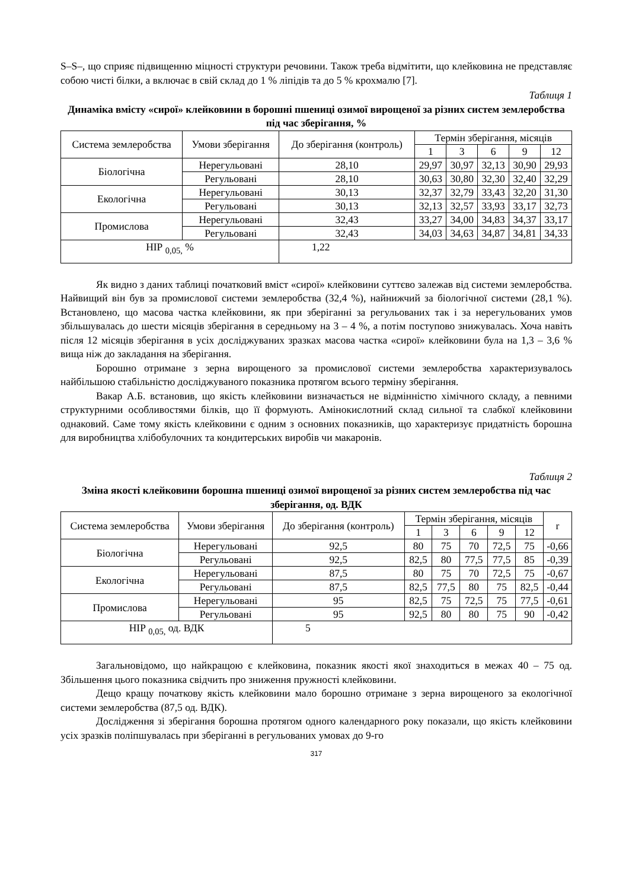S–S–, що сприяє підвищенню міцності структури речовини. Також треба відмітити, що клейковина не представляє собою чисті білки, а включає в свій склад до 1 % ліпідів та до 5 % крохмалю [7].
Таблиця 1
Динаміка вмісту «сирої» клейковини в борошні пшениці озимої вирощеної за різних систем землеробства під час зберігання, %
| Система землеробства | Умови зберігання | До зберігання (контроль) | Термін зберігання, місяців | | | | |
| --- | --- | --- | --- | --- | --- | --- | --- |
| | | | 1 | 3 | 6 | 9 | 12 |
| Біологічна | Нерегульовані | 28,10 | 29,97 | 30,97 | 32,13 | 30,90 | 29,93 |
| | Регульовані | 28,10 | 30,63 | 30,80 | 32,30 | 32,40 | 32,29 |
| Екологічна | Нерегульовані | 30,13 | 32,37 | 32,79 | 33,43 | 32,20 | 31,30 |
| | Регульовані | 30,13 | 32,13 | 32,57 | 33,93 | 33,17 | 32,73 |
| Промислова | Нерегульовані | 32,43 | 33,27 | 34,00 | 34,83 | 34,37 | 33,17 |
| | Регульовані | 32,43 | 34,03 | 34,63 | 34,87 | 34,81 | 34,33 |
| НІР <sub>0,05,</sub> % | | 1,22 | | | | | |
Як видно з даних таблиці початковий вміст «сирої» клейковини суттєво залежав від системи землеробства. Найвищий він був за промислової системи землеробства (32,4 %), найнижчий за біологічної системи (28,1 %). Встановлено, що масова частка клейковини, як при зберіганні за регульованих так і за нерегульованих умов збільшувалась до шести місяців зберігання в середньому на 3 – 4 %, а потім поступово знижувалась. Хоча навіть після 12 місяців зберігання в усіх досліджуваних зразках масова частка «сирої» клейковини була на 1,3 – 3,6 % вища ніж до закладання на зберігання.
Борошно отримане з зерна вирощеного за промислової системи землеробства характеризувалось найбільшою стабільністю досліджуваного показника протягом всього терміну зберігання.
Вакар А.Б. встановив, що якість клейковини визначається не відмінністю хімічного складу, а певними структурними особливостями білків, що її формують. Амінокислотний склад сильної та слабкої клейковини однаковий. Саме тому якість клейковини є одним з основних показників, що характеризує придатність борошна для виробництва хлібобулочних та кондитерських виробів чи макаронів.
Таблиця 2
Зміна якості клейковини борошна пшениці озимої вирощеної за різних систем землеробства під час зберігання, од. ВДК
| Система землеробства | Умови зберігання | До зберігання (контроль) | Термін зберігання, місяців | | | | | r |
| --- | --- | --- | --- | --- | --- | --- | --- | --- |
| | | | 1 | 3 | 6 | 9 | 12 | |
| Біологічна | Нерегульовані | 92,5 | 80 | 75 | 70 | 72,5 | 75 | -0,66 |
| | Регульовані | 92,5 | 82,5 | 80 | 77,5 | 77,5 | 85 | -0,39 |
| Екологічна | Нерегульовані | 87,5 | 80 | 75 | 70 | 72,5 | 75 | -0,67 |
| | Регульовані | 87,5 | 82,5 | 77,5 | 80 | 75 | 82,5 | -0,44 |
| Промислова | Нерегульовані | 95 | 82,5 | 75 | 72,5 | 75 | 77,5 | -0,61 |
| | Регульовані | 95 | 92,5 | 80 | 80 | 75 | 90 | -0,42 |
| НІР <sub>0,05,</sub> од. ВДК | | 5 | | | | | | |
Загальновідомо, що найкращою є клейковина, показник якості якої знаходиться в межах 40 – 75 од. Збільшення цього показника свідчить про зниження пружності клейковини.
Дещо кращу початкову якість клейковини мало борошно отримане з зерна вирощеного за екологічної системи землеробства (87,5 од. ВДК).
Дослідження зі зберігання борошна протягом одного календарного року показали, що якість клейковини усіх зразків поліпшувалась при зберіганні в регульованих умовах до 9-го
317